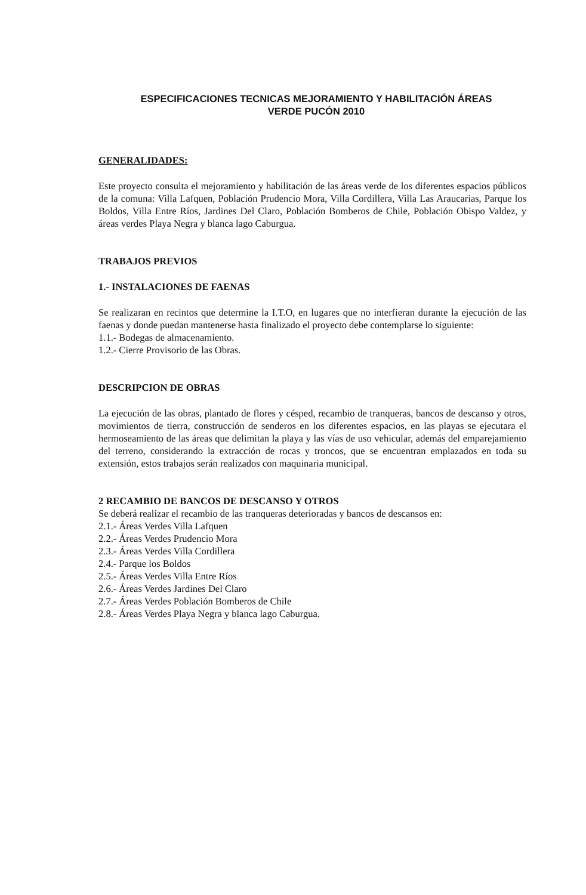ESPECIFICACIONES TECNICAS MEJORAMIENTO Y HABILITACIÓN ÁREAS
VERDE PUCÓN 2010
GENERALIDADES:
Este proyecto consulta el mejoramiento y habilitación de las áreas verde de los diferentes espacios públicos de la comuna: Villa Lafquen, Población Prudencio Mora, Villa Cordillera, Villa Las Araucarias, Parque los Boldos, Villa Entre Ríos, Jardines Del Claro, Población Bomberos de Chile, Población Obispo Valdez, y áreas verdes Playa Negra y blanca lago Caburgua.
TRABAJOS PREVIOS
1.- INSTALACIONES DE FAENAS
Se realizaran en recintos que determine la I.T.O, en lugares que no interfieran durante la ejecución de las faenas y donde puedan mantenerse hasta finalizado el proyecto debe contemplarse lo siguiente:
1.1.- Bodegas de almacenamiento.
1.2.- Cierre Provisorio de las Obras.
DESCRIPCION DE OBRAS
La ejecución de las obras, plantado de flores y césped, recambio de tranqueras, bancos de descanso y otros, movimientos de tierra, construcción de senderos en los diferentes espacios, en las playas se ejecutara el hermoseamiento de las áreas que delimitan la playa y las vías de uso vehicular, además del emparejamiento del terreno, considerando la extracción de rocas y troncos, que se encuentran emplazados en toda su extensión, estos trabajos serán realizados con maquinaria municipal.
2 RECAMBIO DE BANCOS DE DESCANSO Y OTROS
Se deberá realizar el recambio de las tranqueras deterioradas y bancos de descansos en:
2.1.- Áreas Verdes Villa Lafquen
2.2.- Áreas Verdes Prudencio Mora
2.3.- Áreas Verdes Villa Cordillera
2.4.- Parque los Boldos
2.5.- Áreas Verdes Villa Entre Ríos
2.6.- Áreas Verdes Jardines Del Claro
2.7.- Áreas Verdes Población Bomberos de Chile
2.8.- Áreas Verdes Playa Negra y blanca lago Caburgua.